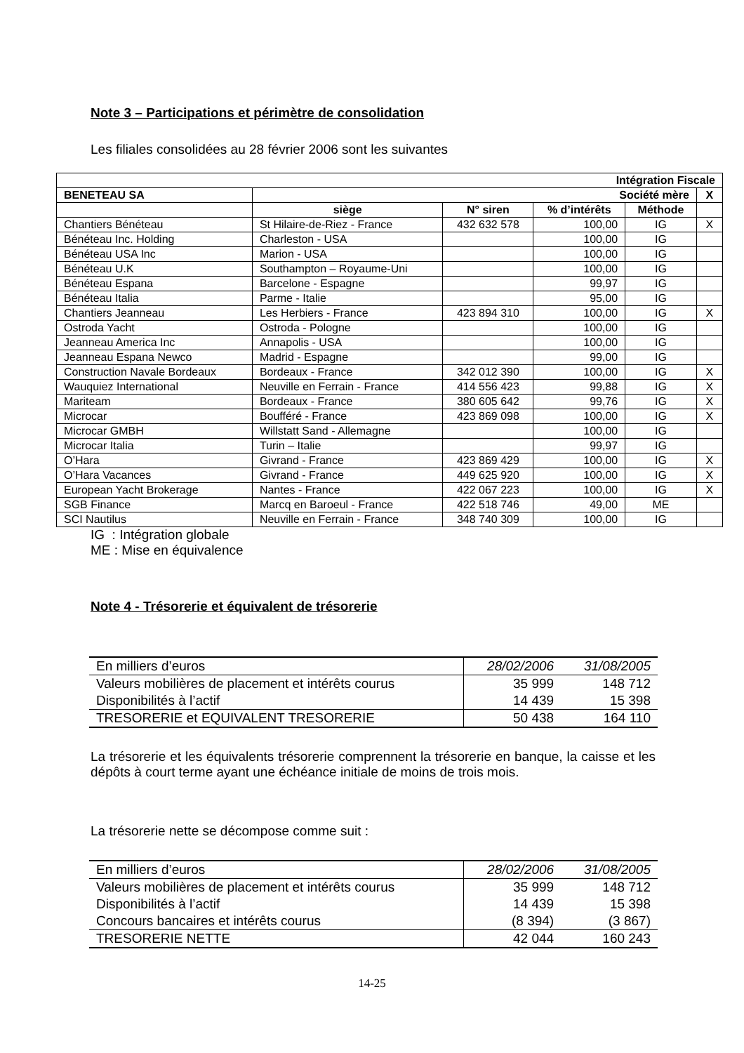Note 3 – Participations et périmètre de consolidation
Les filiales consolidées au 28 février 2006 sont les suivantes
| Intégration Fiscale | | | | | |
| --- | --- | --- | --- | --- | --- |
| BENETEAU SA | Société mère | | | | X |
| | siège | N° siren | % d’intérêts | Méthode | |
| Chantiers Bénéteau | St Hilaire-de-Riez - France | 432 632 578 | 100,00 | IG | X |
| Bénéteau Inc. Holding | Charleston - USA | | 100,00 | IG | |
| Bénéteau USA Inc | Marion - USA | | 100,00 | IG | |
| Bénéteau U.K | Southampton – Royaume-Uni | | 100,00 | IG | |
| Bénéteau Espana | Barcelone - Espagne | | 99,97 | IG | |
| Bénéteau Italia | Parme - Italie | | 95,00 | IG | |
| Chantiers Jeanneau | Les Herbiers - France | 423 894 310 | 100,00 | IG | X |
| Ostroda Yacht | Ostroda - Pologne | | 100,00 | IG | |
| Jeanneau America Inc | Annapolis - USA | | 100,00 | IG | |
| Jeanneau Espana Newco | Madrid - Espagne | | 99,00 | IG | |
| Construction Navale Bordeaux | Bordeaux - France | 342 012 390 | 100,00 | IG | X |
| Wauquiez International | Neuville en Ferrain - France | 414 556 423 | 99,88 | IG | X |
| Mariteam | Bordeaux - France | 380 605 642 | 99,76 | IG | X |
| Microcar | Boufféré - France | 423 869 098 | 100,00 | IG | X |
| Microcar GMBH | Willstatt Sand - Allemagne | | 100,00 | IG | |
| Microcar Italia | Turin – Italie | | 99,97 | IG | |
| O’Hara | Givrand - France | 423 869 429 | 100,00 | IG | X |
| O’Hara Vacances | Givrand - France | 449 625 920 | 100,00 | IG | X |
| European Yacht Brokerage | Nantes - France | 422 067 223 | 100,00 | IG | X |
| SGB Finance | Marcq en Baroeul - France | 422 518 746 | 49,00 | ME | |
| SCI Nautilus | Neuville en Ferrain - France | 348 740 309 | 100,00 | IG | |
IG : Intégration globale
ME : Mise en équivalence
Note 4 - Trésorerie et équivalent de trésorerie
| En milliers d’euros | 28/02/2006 | 31/08/2005 |
| Valeurs mobilières de placement et intérêts courus | 35 999 | 148 712 |
| Disponibilités à l’actif | 14 439 | 15 398 |
| TRESORERIE et EQUIVALENT TRESORERIE | 50 438 | 164 110 |
La trésorerie et les équivalents trésorerie comprennent la trésorerie en banque, la caisse et les dépôts à court terme ayant une échéance initiale de moins de trois mois.
La trésorerie nette se décompose comme suit :
| En milliers d’euros | 28/02/2006 | 31/08/2005 |
| Valeurs mobilières de placement et intérêts courus | 35 999 | 148 712 |
| Disponibilités à l’actif | 14 439 | 15 398 |
| Concours bancaires et intérêts courus | (8 394) | (3 867) |
| TRESORERIE NETTE | 42 044 | 160 243 |
14-25